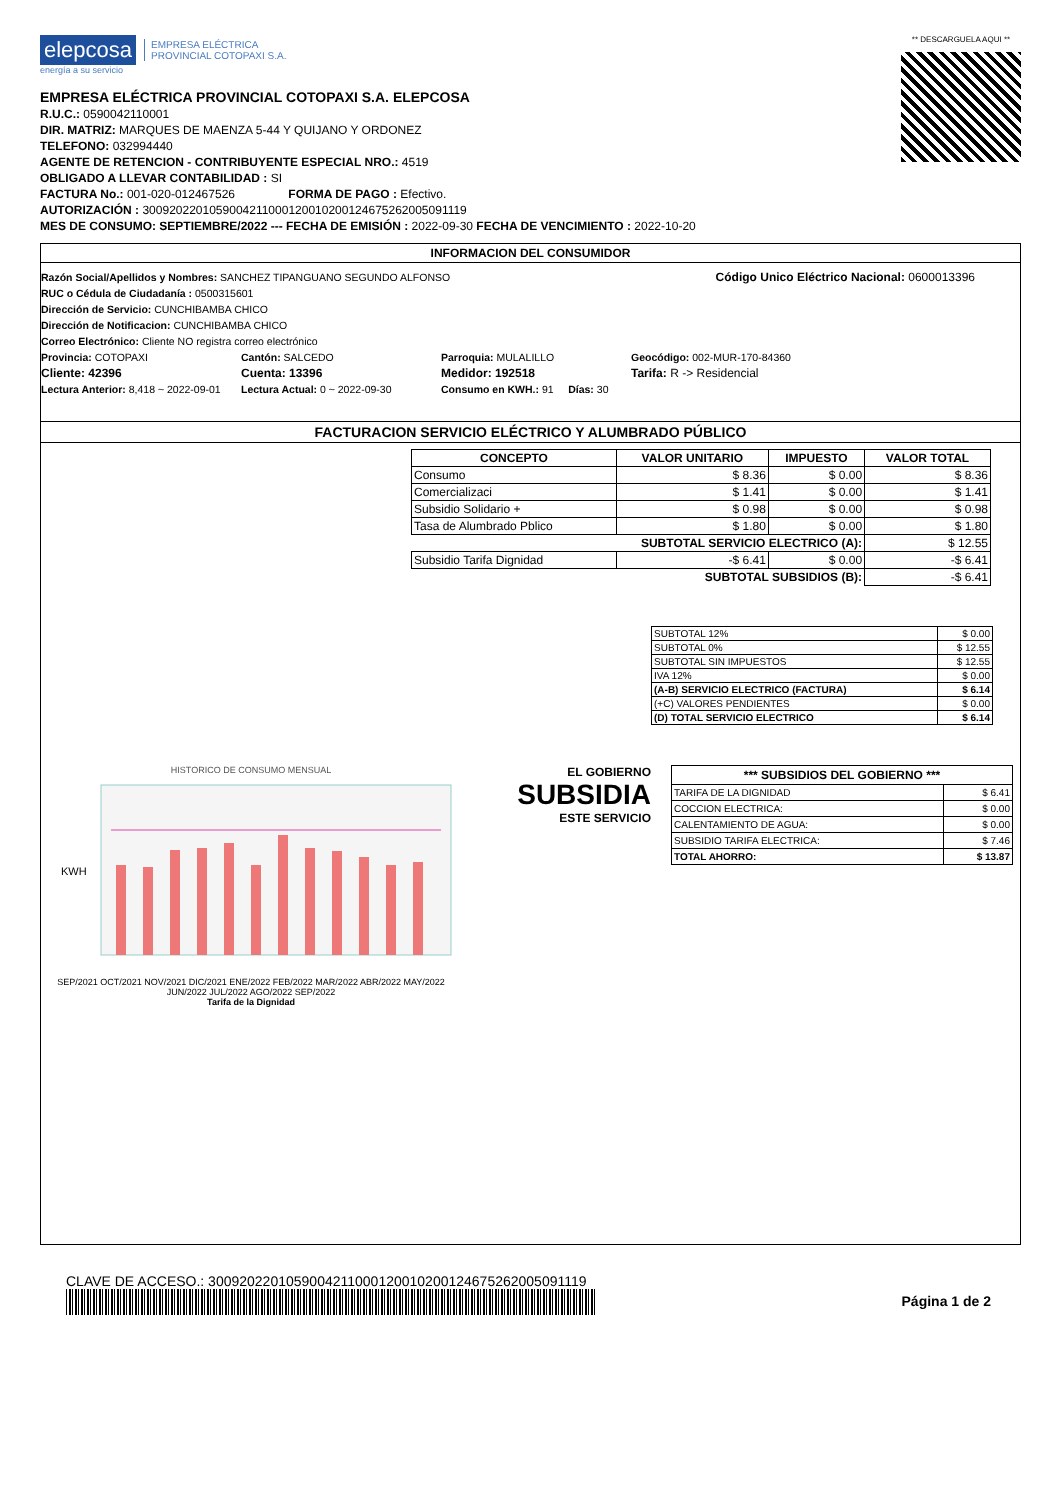elepcosa EMPRESA ELÉCTRICA
PROVINCIAL COTOPAXI S.A.
energía a su servicio
EMPRESA ELÉCTRICA PROVINCIAL COTOPAXI S.A. ELEPCOSA
R.U.C.: 0590042110001
DIR. MATRIZ: MARQUES DE MAENZA 5-44 Y QUIJANO Y ORDONEZ
TELEFONO: 032994440
AGENTE DE RETENCION - CONTRIBUYENTE ESPECIAL NRO.: 4519
OBLIGADO A LLEVAR CONTABILIDAD : SI
FACTURA No.: 001-020-012467526 FORMA DE PAGO : Efectivo.
AUTORIZACIÓN : 3009202201059004211000120010200124675262005091119
MES DE CONSUMO: SEPTIEMBRE/2022 --- FECHA DE EMISIÓN : 2022-09-30 FECHA DE VENCIMIENTO : 2022-10-20
** DESCARGUELA AQUI **
INFORMACION DEL CONSUMIDOR
Razón Social/Apellidos y Nombres: SANCHEZ TIPANGUANO SEGUNDO ALFONSO Código Unico Eléctrico Nacional: 0600013396
RUC o Cédula de Ciudadanía : 0500315601
Dirección de Servicio: CUNCHIBAMBA CHICO
Dirección de Notificacion: CUNCHIBAMBA CHICO
Correo Electrónico: Cliente NO registra correo electrónico
Provincia: COTOPAXI Cantón: SALCEDO Parroquia: MULALILLO Geocódigo: 002-MUR-170-84360
Cliente: 42396 Cuenta: 13396 Medidor: 192518 Tarifa: R -> Residencial
Lectura Anterior: 8,418 ~ 2022-09-01 Lectura Actual: 0 ~ 2022-09-30 Consumo en KWH.: 91 Días: 30
FACTURACION SERVICIO ELÉCTRICO Y ALUMBRADO PÚBLICO
| CONCEPTO | VALOR UNITARIO | IMPUESTO | VALOR TOTAL |
| --- | --- | --- | --- |
| Consumo | $ 8.36 | $ 0.00 | $ 8.36 |
| Comercializaci | $ 1.41 | $ 0.00 | $ 1.41 |
| Subsidio Solidario + | $ 0.98 | $ 0.00 | $ 0.98 |
| Tasa de Alumbrado Pblico | $ 1.80 | $ 0.00 | $ 1.80 |
| SUBTOTAL SERVICIO ELECTRICO (A): | | | $ 12.55 |
| Subsidio Tarifa Dignidad | -$ 6.41 | $ 0.00 | -$ 6.41 |
| SUBTOTAL SUBSIDIOS (B): | | | -$ 6.41 |
| SUBTOTAL 12% | $ 0.00 |
| SUBTOTAL 0% | $ 12.55 |
| SUBTOTAL SIN IMPUESTOS | $ 12.55 |
| IVA 12% | $ 0.00 |
| (A-B) SERVICIO ELECTRICO (FACTURA) | $ 6.14 |
| (+C) VALORES PENDIENTES | $ 0.00 |
| (D) TOTAL SERVICIO ELECTRICO | $ 6.14 |
HISTORICO DE CONSUMO MENSUAL
KWH
SEP/2021 OCT/2021 NOV/2021 DIC/2021 ENE/2022 FEB/2022 MAR/2022 ABR/2022 MAY/2022 JUN/2022 JUL/2022 AGO/2022 SEP/2022
Tarifa de la Dignidad
EL GOBIERNO
SUBSIDIA
ESTE SERVICIO
| *** SUBSIDIOS DEL GOBIERNO *** | |
| TARIFA DE LA DIGNIDAD | $ 6.41 |
| COCCION ELECTRICA: | $ 0.00 |
| CALENTAMIENTO DE AGUA: | $ 0.00 |
| SUBSIDIO TARIFA ELECTRICA: | $ 7.46 |
| TOTAL AHORRO: | $ 13.87 |
CLAVE DE ACCESO.: 3009202201059004211000120010200124675262005091119
Página 1 de 2